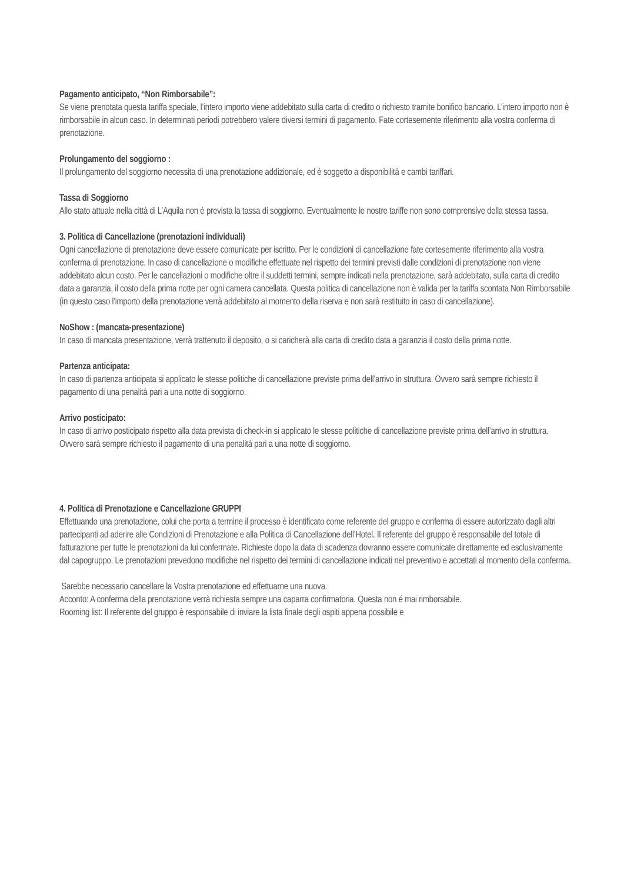Pagamento anticipato, “Non Rimborsabile”:
Se viene prenotata questa tariffa speciale, l’intero importo viene addebitato sulla carta di credito o richiesto tramite bonifico bancario. L’intero importo non è rimborsabile in alcun caso. In determinati periodi potrebbero valere diversi termini di pagamento. Fate cortesemente riferimento alla vostra conferma di prenotazione.
Prolungamento del soggiorno :
Il prolungamento del soggiorno necessita di una prenotazione addizionale, ed è soggetto a disponibilità e cambi tariffari.
Tassa di Soggiorno
Allo stato attuale nella città di L’Aquila non è prevista la tassa di soggiorno. Eventualmente le nostre tariffe non sono comprensive della stessa tassa.
3. Politica di Cancellazione (prenotazioni individuali)
Ogni cancellazione di prenotazione deve essere comunicate per iscritto. Per le condizioni di cancellazione fate cortesemente riferimento alla vostra conferma di prenotazione. In caso di cancellazione o modifiche effettuate nel rispetto dei termini previsti dalle condizioni di prenotazione non viene addebitato alcun costo. Per le cancellazioni o modifiche oltre il suddetti termini, sempre indicati nella prenotazione, sarà addebitato, sulla carta di credito data a garanzia, il costo della prima notte per ogni camera cancellata. Questa politica di cancellazione non è valida per la tariffa scontata Non Rimborsabile (in questo caso l’importo della prenotazione verrà addebitato al momento della riserva e non sarà restituito in caso di cancellazione).
NoShow : (mancata-presentazione)
In caso di mancata presentazione, verrà trattenuto il deposito, o si caricherà alla carta di credito data a garanzia il costo della prima notte.
Partenza anticipata:
In caso di partenza anticipata si applicato le stesse politiche di cancellazione previste prima dell’arrivo in struttura. Ovvero sarà sempre richiesto il pagamento di una penalità pari a una notte di soggiorno.
Arrivo posticipato:
In caso di arrivo posticipato rispetto alla data prevista di check-in si applicato le stesse politiche di cancellazione previste prima dell’arrivo in struttura. Ovvero sarà sempre richiesto il pagamento di una penalità pari a una notte di soggiorno.
4. Politica di Prenotazione e Cancellazione GRUPPI
Effettuando una prenotazione, colui che porta a termine il processo è identificato come referente del gruppo e conferma di essere autorizzato dagli altri partecipanti ad aderire alle Condizioni di Prenotazione e alla Politica di Cancellazione dell’Hotel. Il referente del gruppo è responsabile del totale di fatturazione per tutte le prenotazioni da lui confermate. Richieste dopo la data di scadenza dovranno essere comunicate direttamente ed esclusivamente dal capogruppo. Le prenotazioni prevedono modifiche nel rispetto dei termini di cancellazione indicati nel preventivo e accettati al momento della conferma.
Sarebbe necessario cancellare la Vostra prenotazione ed effettuarne una nuova.
Acconto: A conferma della prenotazione verrà richiesta sempre una caparra confirmatoria. Questa non é mai rimborsabile.
Rooming list: Il referente del gruppo è responsabile di inviare la lista finale degli ospiti appena possibile e